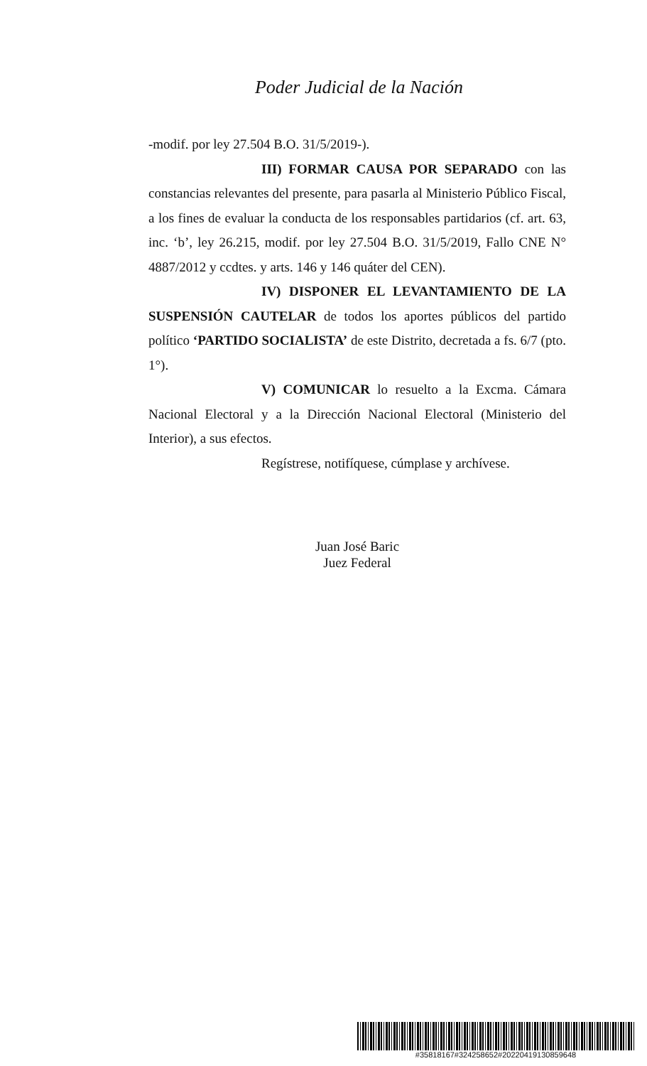Poder Judicial de la Nación
-modif. por ley 27.504 B.O. 31/5/2019-).
III) FORMAR CAUSA POR SEPARADO con las constancias relevantes del presente, para pasarla al Ministerio Público Fiscal, a los fines de evaluar la conducta de los responsables partidarios (cf. art. 63, inc. ‘b’, ley 26.215, modif. por ley 27.504 B.O. 31/5/2019, Fallo CNE N° 4887/2012 y ccdtes. y arts. 146 y 146 quáter del CEN).
IV) DISPONER EL LEVANTAMIENTO DE LA SUSPENSIÓN CAUTELAR de todos los aportes públicos del partido político ‘PARTIDO SOCIALISTA’ de este Distrito, decretada a fs. 6/7 (pto. 1°).
V) COMUNICAR lo resuelto a la Excma. Cámara Nacional Electoral y a la Dirección Nacional Electoral (Ministerio del Interior), a sus efectos.
Regístrese, notifíquese, cúmplase y archívese.
Juan José Baric
Juez Federal
#35818167#324258652#20220419130859648